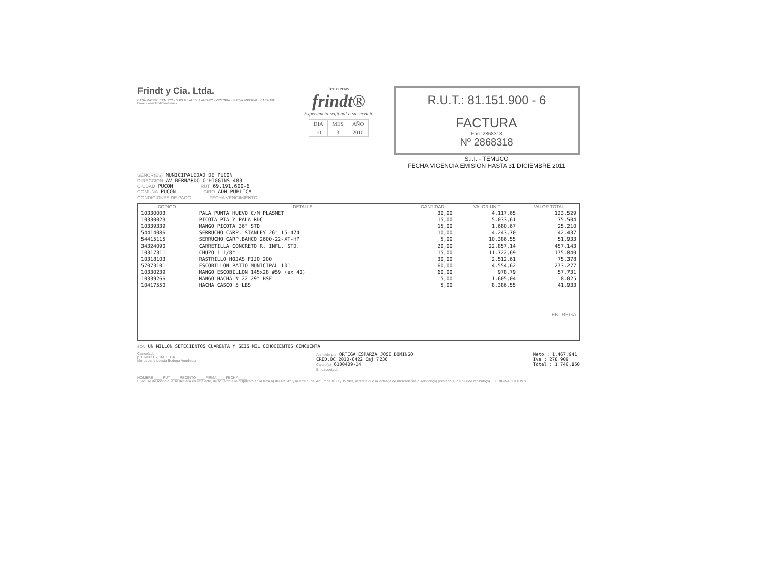Frindt y Cia. Ltda.
CASA MATRIZ · TEMUCO · SUCURSALES · LAUTARO · VICTORIA · NUEVA IMPERIAL · CARAHUE
Email · www.frindtferreterias.cl
ferreterías
frindt®
Experiencia regional a su servicio
| DIA | MES | AÑO |
| 10 | 3 | 2010 |
R.U.T.: 81.151.900 - 6
FACTURA
Fac.:2868318
Nº 2868318
S.I.I. - TEMUCO
FECHA VIGENCIA EMISION HASTA 31 DICIEMBRE 2011
SEÑOR(ES) MUNICIPALIDAD DE PUCON
DIRECCION AV BERNARDO O'HIGGINS 483
CIUDAD PUCON RUT 69.191.600-6
COMUNA PUCON GIRO ADM PUBLICA
CONDICIONES DE PAGO FECHA VENCIMIENTO
| CODIGO | DETALLE | CANTIDAD | VALOR UNIT. | VALOR TOTAL |
| --- | --- | --- | --- | --- |
| 10330003 | PALA PUNTA HUEVO C/M PLASMET | 30,00 | 4.117,65 | 123.529 |
| 10330023 | PICOTA PTA Y PALA RDC | 15,00 | 5.033,61 | 75.504 |
| 10339339 | MANGO PICOTA 36" STD | 15,00 | 1.680,67 | 25.210 |
| 54414086 | SERRUCHO CARP. STANLEY 26" 15-474 | 10,00 | 4.243,70 | 42.437 |
| 54415115 | SERRUCHO CARP.BAHCO 2600-22-XT-HP | 5,00 | 10.386,55 | 51.933 |
| 34324090 | CARRETILLA CONCRETO R. INFL. STD. | 20,00 | 22.857,14 | 457.143 |
| 10317311 | CHUZO 1 1/8" | 15,00 | 11.722,69 | 175.840 |
| 10318103 | RASTRILLO HOJAS FIJO 200 | 30,00 | 2.512,61 | 75.378 |
| 57073101 | ESCOBILLON PATIO MUNICIPAL 101 | 60,00 | 4.554,62 | 273.277 |
| 10330239 | MANGO ESCOBILLON 145x28 #59 (ex 40) | 60,00 | 978,79 | 57.731 |
| 10339266 | MANGO HACHA # 22 29" BSF | 5,00 | 1.605,04 | 8.025 |
| 10417550 | HACHA CASCO 5 LBS | 5,00 | 8.386,55 | 41.933 |
| ENTREGA | | | | |
SON UN MILLON SETECIENTOS CUARENTA Y SEIS MIL OCHOCIENTOS CINCUENTA
Cancelado
p. FRINDT Y CIA. LTDA.
Mercadería puesta Bodega Vendedor
Atendido por ORTEGA ESPARZA JOSE DOMINGO
CRED.OC:2010-0422 Caj:7236
Cajero(a) 6100409-14
Empaquetado
Neto : 1.467.941
Iva : 278.909
Total : 1.746.850
NOMBRE ____ RUT ____ RECINTO ____ FIRMA ____ FECHA ____
El acuse de recibo que se declara en este acto, de acuerdo a lo dispuesto en la letra b) del Art. 4º, y la letra c) del Art. 5º de la Ley 19.983, acredita que la entrega de mercaderías o servicio(s) prestado(s) ha(n) sido recibido(s). ORIGINAL CLIENTE